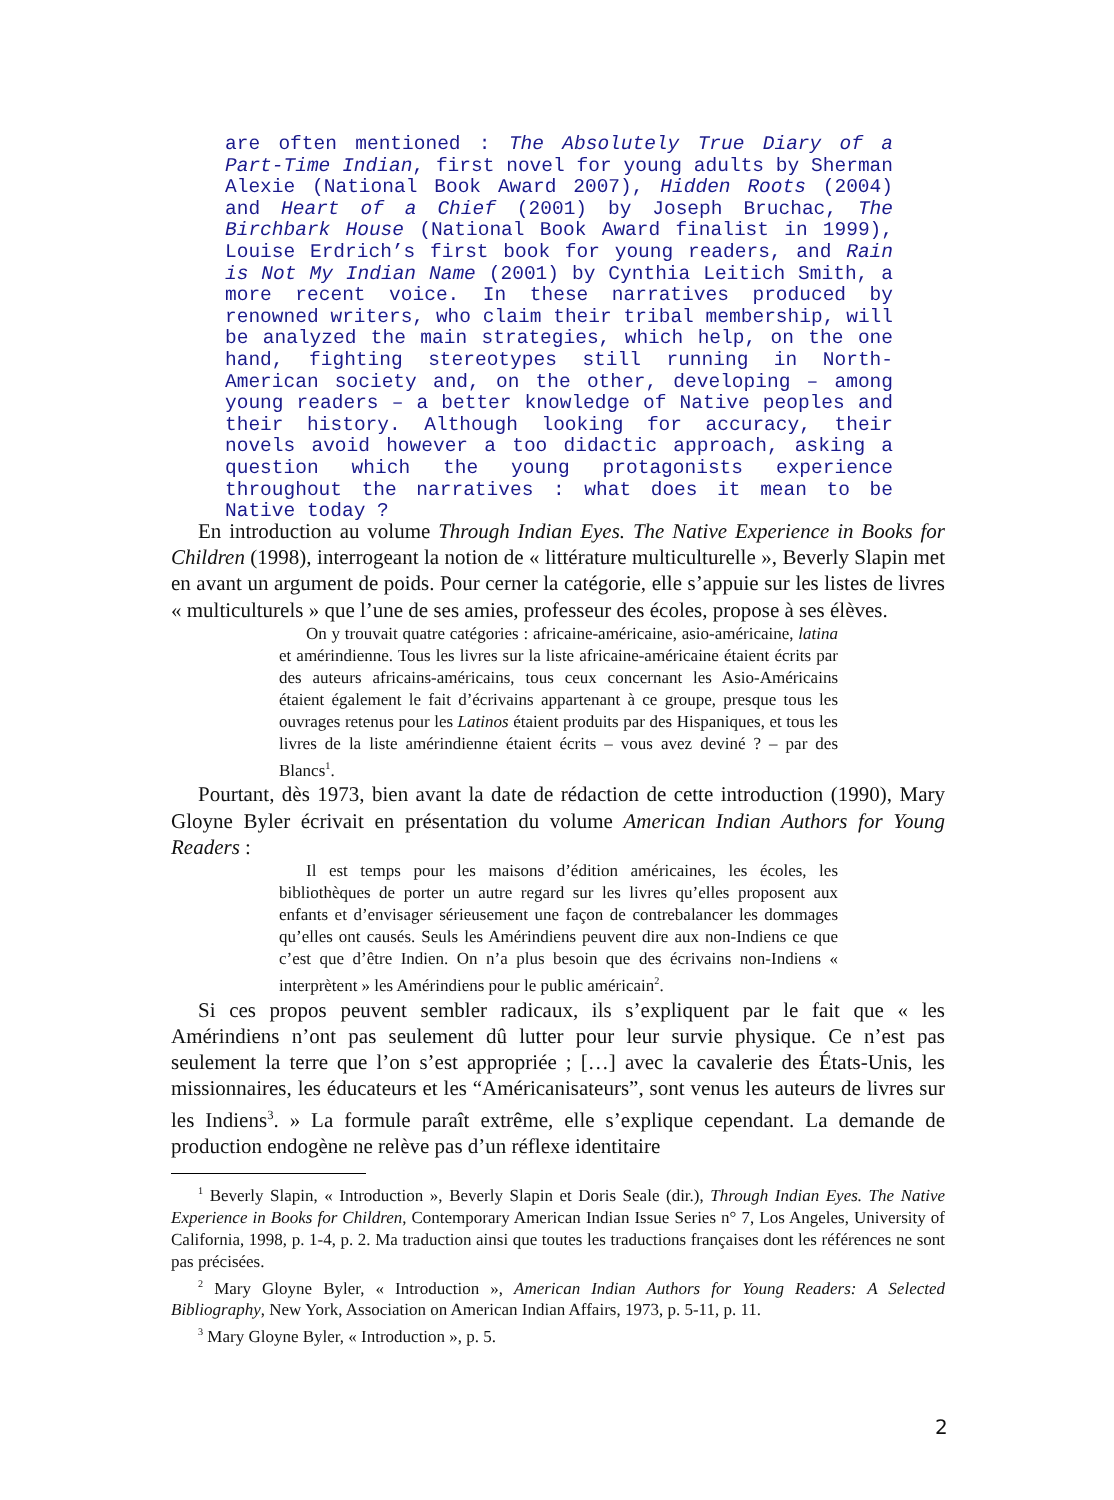are often mentioned : The Absolutely True Diary of a Part-Time Indian, first novel for young adults by Sherman Alexie (National Book Award 2007), Hidden Roots (2004) and Heart of a Chief (2001) by Joseph Bruchac, The Birchbark House (National Book Award finalist in 1999), Louise Erdrich’s first book for young readers, and Rain is Not My Indian Name (2001) by Cynthia Leitich Smith, a more recent voice. In these narratives produced by renowned writers, who claim their tribal membership, will be analyzed the main strategies, which help, on the one hand, fighting stereotypes still running in North-American society and, on the other, developing – among young readers – a better knowledge of Native peoples and their history. Although looking for accuracy, their novels avoid however a too didactic approach, asking a question which the young protagonists experience throughout the narratives : what does it mean to be Native today ?
En introduction au volume Through Indian Eyes. The Native Experience in Books for Children (1998), interrogeant la notion de « littérature multiculturelle », Beverly Slapin met en avant un argument de poids. Pour cerner la catégorie, elle s’appuie sur les listes de livres « multiculturels » que l’une de ses amies, professeur des écoles, propose à ses élèves.
On y trouvait quatre catégories : africaine-américaine, asio-américaine, latina et amérindienne. Tous les livres sur la liste africaine-américaine étaient écrits par des auteurs africains-américains, tous ceux concernant les Asio-Américains étaient également le fait d’écrivains appartenant à ce groupe, presque tous les ouvrages retenus pour les Latinos étaient produits par des Hispaniques, et tous les livres de la liste amérindienne étaient écrits – vous avez deviné ? – par des Blancs<sup>1</sup>.
Pourtant, dès 1973, bien avant la date de rédaction de cette introduction (1990), Mary Gloyne Byler écrivait en présentation du volume American Indian Authors for Young Readers :
Il est temps pour les maisons d’édition américaines, les écoles, les bibliothèques de porter un autre regard sur les livres qu’elles proposent aux enfants et d’envisager sérieusement une façon de contrebalancer les dommages qu’elles ont causés. Seuls les Amérindiens peuvent dire aux non-Indiens ce que c’est que d’être Indien. On n’a plus besoin que des écrivains non-Indiens « interprètent » les Amérindiens pour le public américain<sup>2</sup>.
Si ces propos peuvent sembler radicaux, ils s’expliquent par le fait que « les Amérindiens n’ont pas seulement dû lutter pour leur survie physique. Ce n’est pas seulement la terre que l’on s’est appropriée ; […] avec la cavalerie des États-Unis, les missionnaires, les éducateurs et les “Américanisateurs”, sont venus les auteurs de livres sur les Indiens<sup>3</sup>. » La formule paraît extrême, elle s’explique cependant. La demande de production endogène ne relève pas d’un réflexe identitaire
<sup>1</sup> Beverly Slapin, « Introduction », Beverly Slapin et Doris Seale (dir.), Through Indian Eyes. The Native Experience in Books for Children, Contemporary American Indian Issue Series n° 7, Los Angeles, University of California, 1998, p. 1-4, p. 2. Ma traduction ainsi que toutes les traductions françaises dont les références ne sont pas précisées.
<sup>2</sup> Mary Gloyne Byler, « Introduction », American Indian Authors for Young Readers: A Selected Bibliography, New York, Association on American Indian Affairs, 1973, p. 5-11, p. 11.
<sup>3</sup> Mary Gloyne Byler, « Introduction », p. 5.
2